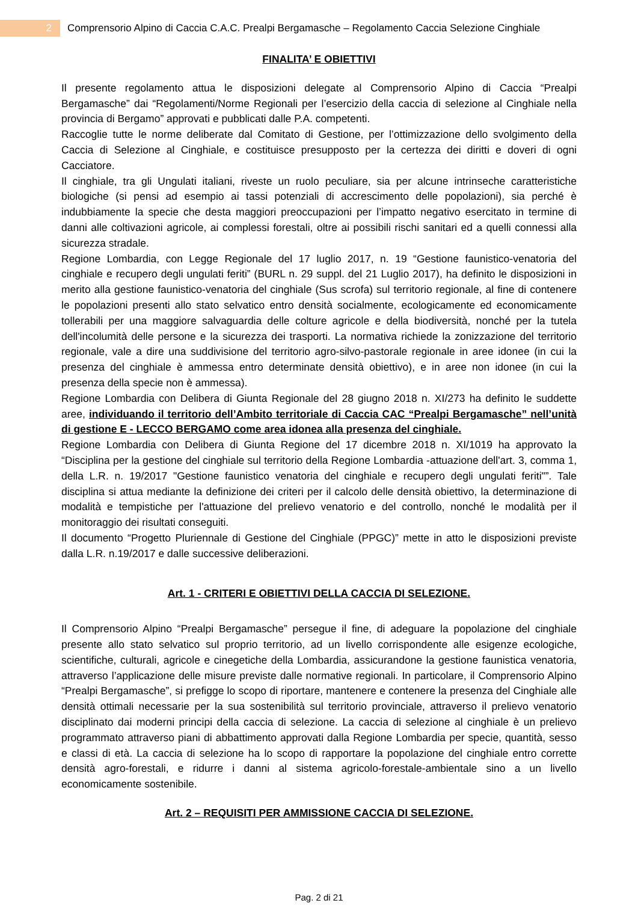2
Comprensorio Alpino di Caccia C.A.C. Prealpi Bergamasche – Regolamento Caccia Selezione Cinghiale
FINALITA’ E OBIETTIVI
Il presente regolamento attua le disposizioni delegate al Comprensorio Alpino di Caccia “Prealpi Bergamasche” dai “Regolamenti/Norme Regionali per l’esercizio della caccia di selezione al Cinghiale nella provincia di Bergamo” approvati e pubblicati dalle P.A. competenti.
Raccoglie tutte le norme deliberate dal Comitato di Gestione, per l’ottimizzazione dello svolgimento della Caccia di Selezione al Cinghiale, e costituisce presupposto per la certezza dei diritti e doveri di ogni Cacciatore.
Il cinghiale, tra gli Ungulati italiani, riveste un ruolo peculiare, sia per alcune intrinseche caratteristiche biologiche (si pensi ad esempio ai tassi potenziali di accrescimento delle popolazioni), sia perché è indubbiamente la specie che desta maggiori preoccupazioni per l’impatto negativo esercitato in termine di danni alle coltivazioni agricole, ai complessi forestali, oltre ai possibili rischi sanitari ed a quelli connessi alla sicurezza stradale.
Regione Lombardia, con Legge Regionale del 17 luglio 2017, n. 19 “Gestione faunistico-venatoria del cinghiale e recupero degli ungulati feriti” (BURL n. 29 suppl. del 21 Luglio 2017), ha definito le disposizioni in merito alla gestione faunistico-venatoria del cinghiale (Sus scrofa) sul territorio regionale, al fine di contenere le popolazioni presenti allo stato selvatico entro densità socialmente, ecologicamente ed economicamente tollerabili per una maggiore salvaguardia delle colture agricole e della biodiversità, nonché per la tutela dell'incolumità delle persone e la sicurezza dei trasporti. La normativa richiede la zonizzazione del territorio regionale, vale a dire una suddivisione del territorio agro-silvo-pastorale regionale in aree idonee (in cui la presenza del cinghiale è ammessa entro determinate densità obiettivo), e in aree non idonee (in cui la presenza della specie non è ammessa).
Regione Lombardia con Delibera di Giunta Regionale del 28 giugno 2018 n. XI/273 ha definito le suddette aree, individuando il territorio dell’Ambito territoriale di Caccia CAC “Prealpi Bergamasche” nell’unità di gestione E - LECCO BERGAMO come area idonea alla presenza del cinghiale.
Regione Lombardia con Delibera di Giunta Regione del 17 dicembre 2018 n. XI/1019 ha approvato la “Disciplina per la gestione del cinghiale sul territorio della Regione Lombardia -attuazione dell'art. 3, comma 1, della L.R. n. 19/2017 "Gestione faunistico venatoria del cinghiale e recupero degli ungulati feriti"”. Tale disciplina si attua mediante la definizione dei criteri per il calcolo delle densità obiettivo, la determinazione di modalità e tempistiche per l'attuazione del prelievo venatorio e del controllo, nonché le modalità per il monitoraggio dei risultati conseguiti.
Il documento “Progetto Pluriennale di Gestione del Cinghiale (PPGC)” mette in atto le disposizioni previste dalla L.R. n.19/2017 e dalle successive deliberazioni.
Art. 1 - CRITERI E OBIETTIVI DELLA CACCIA DI SELEZIONE.
Il Comprensorio Alpino “Prealpi Bergamasche” persegue il fine, di adeguare la popolazione del cinghiale presente allo stato selvatico sul proprio territorio, ad un livello corrispondente alle esigenze ecologiche, scientifiche, culturali, agricole e cinegetiche della Lombardia, assicurandone la gestione faunistica venatoria, attraverso l’applicazione delle misure previste dalle normative regionali. In particolare, il Comprensorio Alpino “Prealpi Bergamasche”, si prefigge lo scopo di riportare, mantenere e contenere la presenza del Cinghiale alle densità ottimali necessarie per la sua sostenibilità sul territorio provinciale, attraverso il prelievo venatorio disciplinato dai moderni principi della caccia di selezione. La caccia di selezione al cinghiale è un prelievo programmato attraverso piani di abbattimento approvati dalla Regione Lombardia per specie, quantità, sesso e classi di età. La caccia di selezione ha lo scopo di rapportare la popolazione del cinghiale entro corrette densità agro-forestali, e ridurre i danni al sistema agricolo-forestale-ambientale sino a un livello economicamente sostenibile.
Art. 2 – REQUISITI PER AMMISSIONE CACCIA DI SELEZIONE.
Pag. 2 di 21